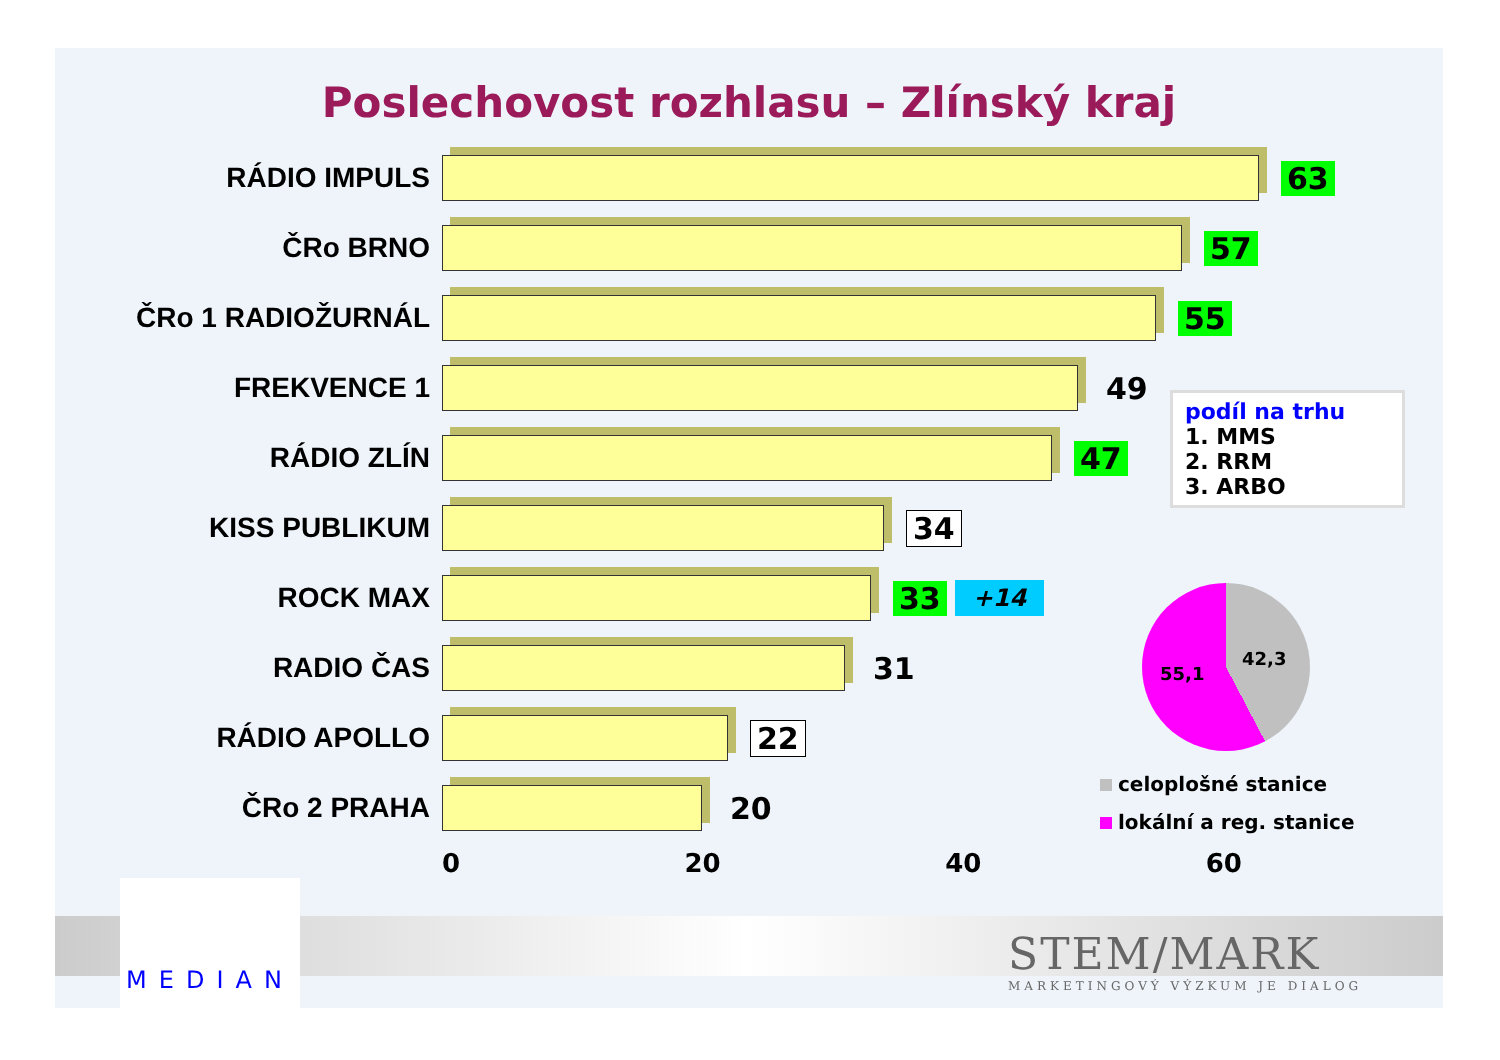Poslechovost rozhlasu – Zlínský kraj
RÁDIO IMPULS 63
ČRo BRNO 57
ČRo 1 RADIOŽURNÁL 55
FREKVENCE 1 49
RÁDIO ZLÍN 47
KISS PUBLIKUM 34
ROCK MAX 33
+14
RADIO ČAS 31
RÁDIO APOLLO 22
ČRo 2 PRAHA 20
0 20 40 60
podíl na trhu
1. MMS
2. RRM
3. ARBO
42,3
55,1
celoplošné stanice
lokální a reg. stanice
MEDIAN
STEM/MARK
MARKETINGOVÝ VÝZKUM JE DIALOG